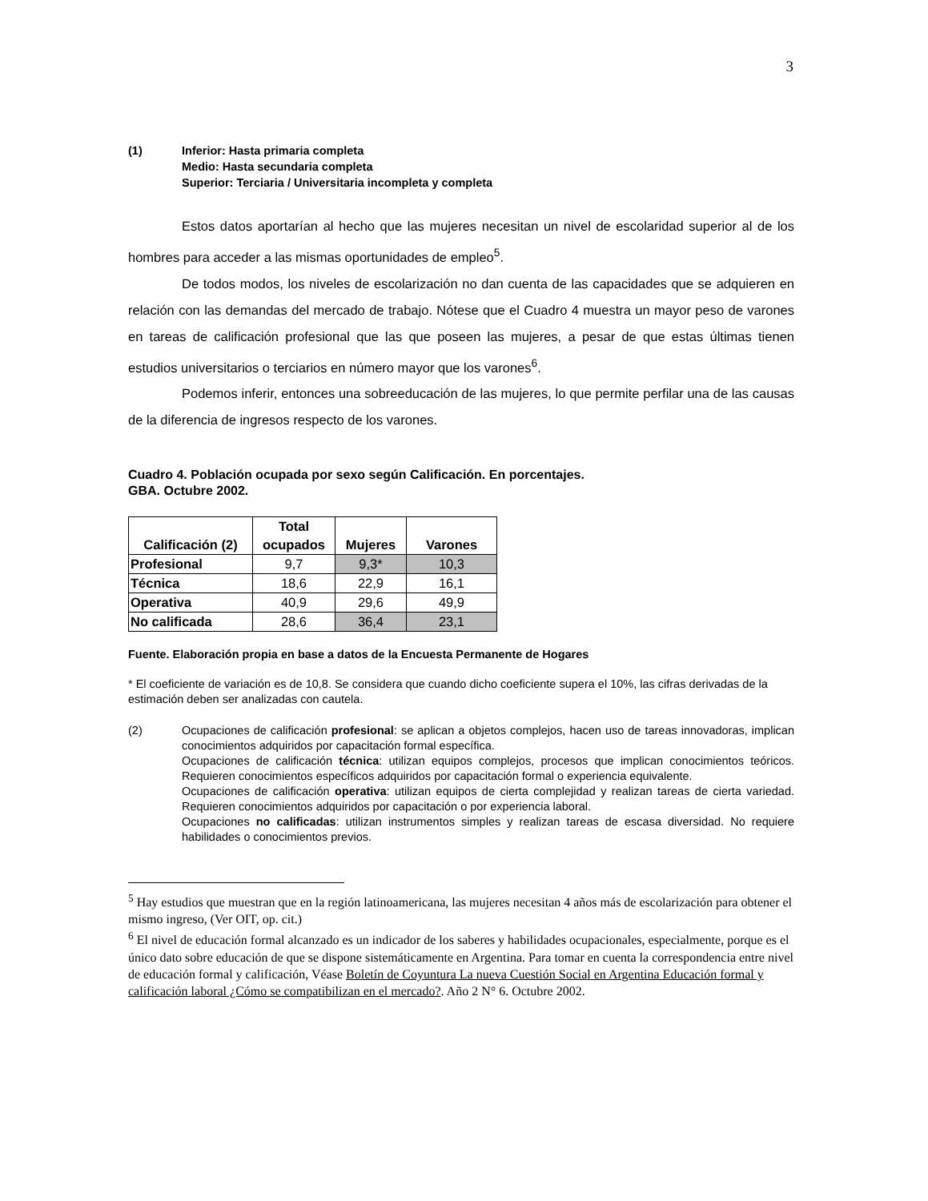3
(1) Inferior: Hasta primaria completa
Medio: Hasta secundaria completa
Superior: Terciaria / Universitaria incompleta y completa
Estos datos aportarían al hecho que las mujeres necesitan un nivel de escolaridad superior al de los hombres para acceder a las mismas oportunidades de empleo<sup>5</sup>.
De todos modos, los niveles de escolarización no dan cuenta de las capacidades que se adquieren en relación con las demandas del mercado de trabajo. Nótese que el Cuadro 4 muestra un mayor peso de varones en tareas de calificación profesional que las que poseen las mujeres, a pesar de que estas últimas tienen estudios universitarios o terciarios en número mayor que los varones<sup>6</sup>.
Podemos inferir, entonces una sobreeducación de las mujeres, lo que permite perfilar una de las causas de la diferencia de ingresos respecto de los varones.
Cuadro 4. Población ocupada por sexo según Calificación. En porcentajes.
GBA. Octubre 2002.
| Calificación (2) | Total ocupados | Mujeres | Varones |
| --- | --- | --- | --- |
| Profesional | 9,7 | 9,3* | 10,3 |
| Técnica | 18,6 | 22,9 | 16,1 |
| Operativa | 40,9 | 29,6 | 49,9 |
| No calificada | 28,6 | 36,4 | 23,1 |
Fuente. Elaboración propia en base a datos de la Encuesta Permanente de Hogares
* El coeficiente de variación es de 10,8. Se considera que cuando dicho coeficiente supera el 10%, las cifras derivadas de la estimación deben ser analizadas con cautela.
(2) Ocupaciones de calificación profesional: se aplican a objetos complejos, hacen uso de tareas innovadoras, implican conocimientos adquiridos por capacitación formal específica.
Ocupaciones de calificación técnica: utilizan equipos complejos, procesos que implican conocimientos teóricos. Requieren conocimientos específicos adquiridos por capacitación formal o experiencia equivalente.
Ocupaciones de calificación operativa: utilizan equipos de cierta complejidad y realizan tareas de cierta variedad. Requieren conocimientos adquiridos por capacitación o por experiencia laboral.
Ocupaciones no calificadas: utilizan instrumentos simples y realizan tareas de escasa diversidad. No requiere habilidades o conocimientos previos.
<sup>5</sup> Hay estudios que muestran que en la región latinoamericana, las mujeres necesitan 4 años más de escolarización para obtener el mismo ingreso, (Ver OIT, op. cit.)
<sup>6</sup> El nivel de educación formal alcanzado es un indicador de los saberes y habilidades ocupacionales, especialmente, porque es el único dato sobre educación de que se dispone sistemáticamente en Argentina. Para tomar en cuenta la correspondencia entre nivel de educación formal y calificación, Véase Boletín de Coyuntura La nueva Cuestión Social en Argentina Educación formal y calificación laboral ¿Cómo se compatibilizan en el mercado?. Año 2 N° 6. Octubre 2002.